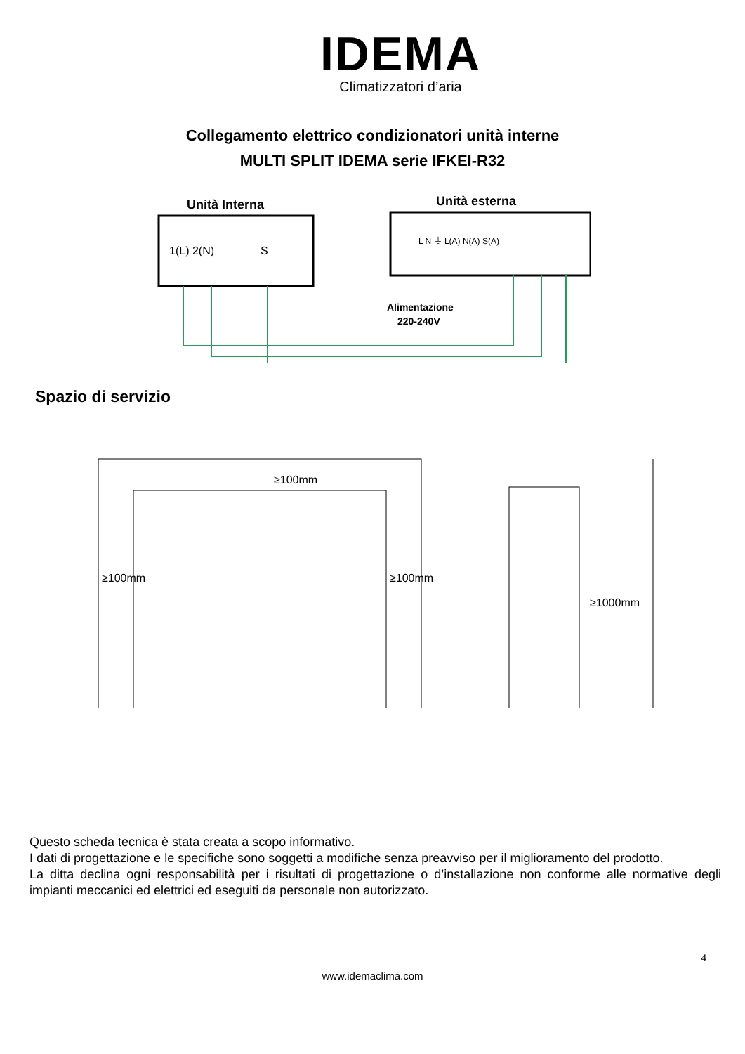IDEMA
Climatizzatori d’aria
Collegamento elettrico condizionatori unità interne
MULTI SPLIT IDEMA serie IFKEI-R32
Unità Interna
Unità esterna
1(L) 2(N)
S
L N ⏚ L(A) N(A) S(A)
Alimentazione
220-240V
Spazio di servizio
≥100mm
≥100mm
≥100mm
≥1000mm
Questo scheda tecnica è stata creata a scopo informativo.
I dati di progettazione e le specifiche sono soggetti a modifiche senza preavviso per il miglioramento del prodotto.
La ditta declina ogni responsabilità per i risultati di progettazione o d’installazione non conforme alle normative degli impianti meccanici ed elettrici ed eseguiti da personale non autorizzato.
4
www.idemaclima.com